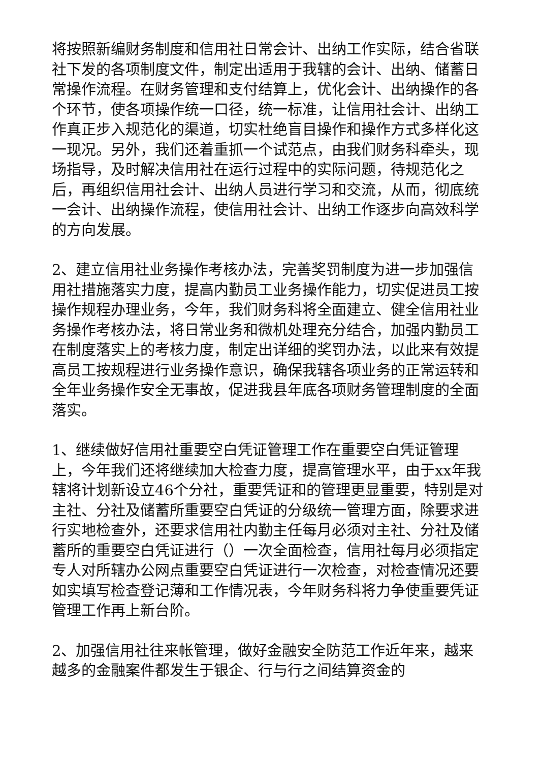将按照新编财务制度和信用社日常会计、出纳工作实际，结合省联社下发的各项制度文件，制定出适用于我辖的会计、出纳、储蓄日常操作流程。在财务管理和支付结算上，优化会计、出纳操作的各个环节，使各项操作统一口径，统一标准，让信用社会计、出纳工作真正步入规范化的渠道，切实杜绝盲目操作和操作方式多样化这一现况。另外，我们还着重抓一个试范点，由我们财务科牵头，现场指导，及时解决信用社在运行过程中的实际问题，待规范化之后，再组织信用社会计、出纳人员进行学习和交流，从而，彻底统一会计、出纳操作流程，使信用社会计、出纳工作逐步向高效科学的方向发展。
2、建立信用社业务操作考核办法，完善奖罚制度为进一步加强信用社措施落实力度，提高内勤员工业务操作能力，切实促进员工按操作规程办理业务，今年，我们财务科将全面建立、健全信用社业务操作考核办法，将日常业务和微机处理充分结合，加强内勤员工在制度落实上的考核力度，制定出详细的奖罚办法，以此来有效提高员工按规程进行业务操作意识，确保我辖各项业务的正常运转和全年业务操作安全无事故，促进我县年底各项财务管理制度的全面落实。
1、继续做好信用社重要空白凭证管理工作在重要空白凭证管理上，今年我们还将继续加大检查力度，提高管理水平，由于xx年我辖将计划新设立46个分社，重要凭证和的管理更显重要，特别是对主社、分社及储蓄所重要空白凭证的分级统一管理方面，除要求进行实地检查外，还要求信用社内勤主任每月必须对主社、分社及储蓄所的重要空白凭证进行（）一次全面检查，信用社每月必须指定专人对所辖办公网点重要空白凭证进行一次检查，对检查情况还要如实填写检查登记薄和工作情况表，今年财务科将力争使重要凭证管理工作再上新台阶。
2、加强信用社往来帐管理，做好金融安全防范工作近年来，越来越多的金融案件都发生于银企、行与行之间结算资金的